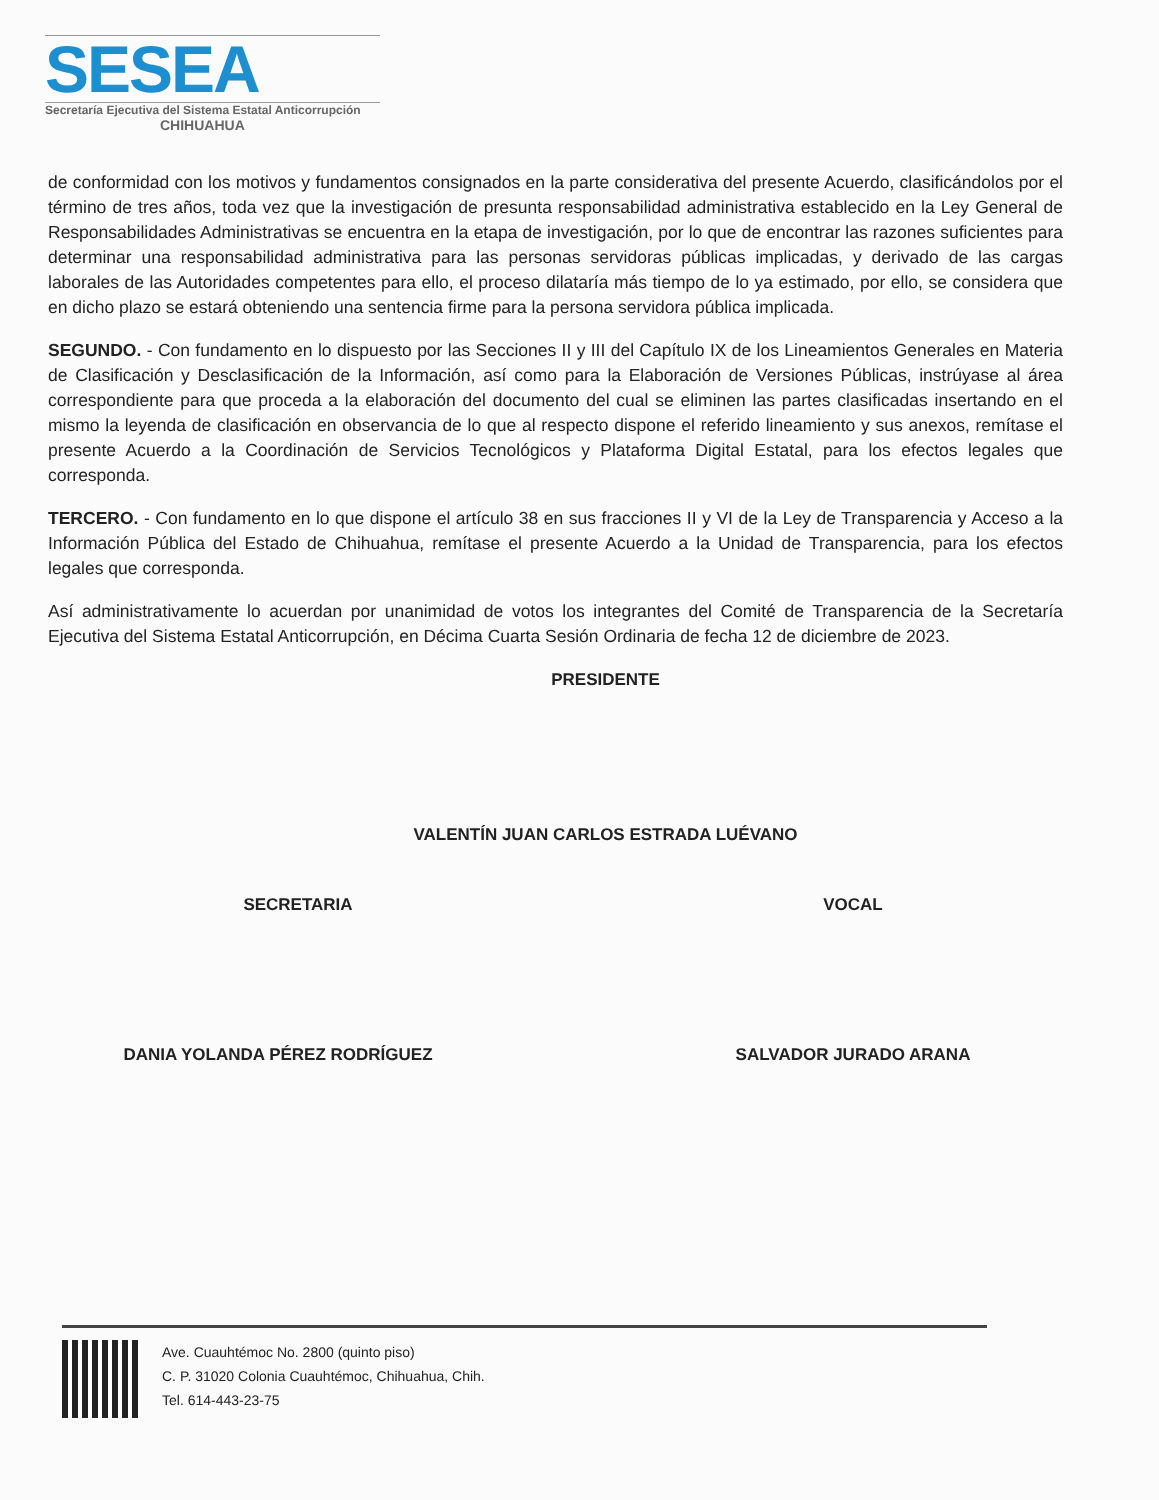SESEA
Secretaría Ejecutiva del Sistema Estatal Anticorrupción
CHIHUAHUA
de conformidad con los motivos y fundamentos consignados en la parte considerativa del presente Acuerdo, clasificándolos por el término de tres años, toda vez que la investigación de presunta responsabilidad administrativa establecido en la Ley General de Responsabilidades Administrativas se encuentra en la etapa de investigación, por lo que de encontrar las razones suficientes para determinar una responsabilidad administrativa para las personas servidoras públicas implicadas, y derivado de las cargas laborales de las Autoridades competentes para ello, el proceso dilataría más tiempo de lo ya estimado, por ello, se considera que en dicho plazo se estará obteniendo una sentencia firme para la persona servidora pública implicada.
SEGUNDO. - Con fundamento en lo dispuesto por las Secciones II y III del Capítulo IX de los Lineamientos Generales en Materia de Clasificación y Desclasificación de la Información, así como para la Elaboración de Versiones Públicas, instrúyase al área correspondiente para que proceda a la elaboración del documento del cual se eliminen las partes clasificadas insertando en el mismo la leyenda de clasificación en observancia de lo que al respecto dispone el referido lineamiento y sus anexos, remítase el presente Acuerdo a la Coordinación de Servicios Tecnológicos y Plataforma Digital Estatal, para los efectos legales que corresponda.
TERCERO. - Con fundamento en lo que dispone el artículo 38 en sus fracciones II y VI de la Ley de Transparencia y Acceso a la Información Pública del Estado de Chihuahua, remítase el presente Acuerdo a la Unidad de Transparencia, para los efectos legales que corresponda.
Así administrativamente lo acuerdan por unanimidad de votos los integrantes del Comité de Transparencia de la Secretaría Ejecutiva del Sistema Estatal Anticorrupción, en Décima Cuarta Sesión Ordinaria de fecha 12 de diciembre de 2023.
PRESIDENTE
VALENTÍN JUAN CARLOS ESTRADA LUÉVANO
SECRETARIA VOCAL
DANIA YOLANDA PÉREZ RODRÍGUEZ SALVADOR JURADO ARANA
Ave. Cuauhtémoc No. 2800 (quinto piso)
C. P. 31020 Colonia Cuauhtémoc, Chihuahua, Chih.
Tel. 614-443-23-75